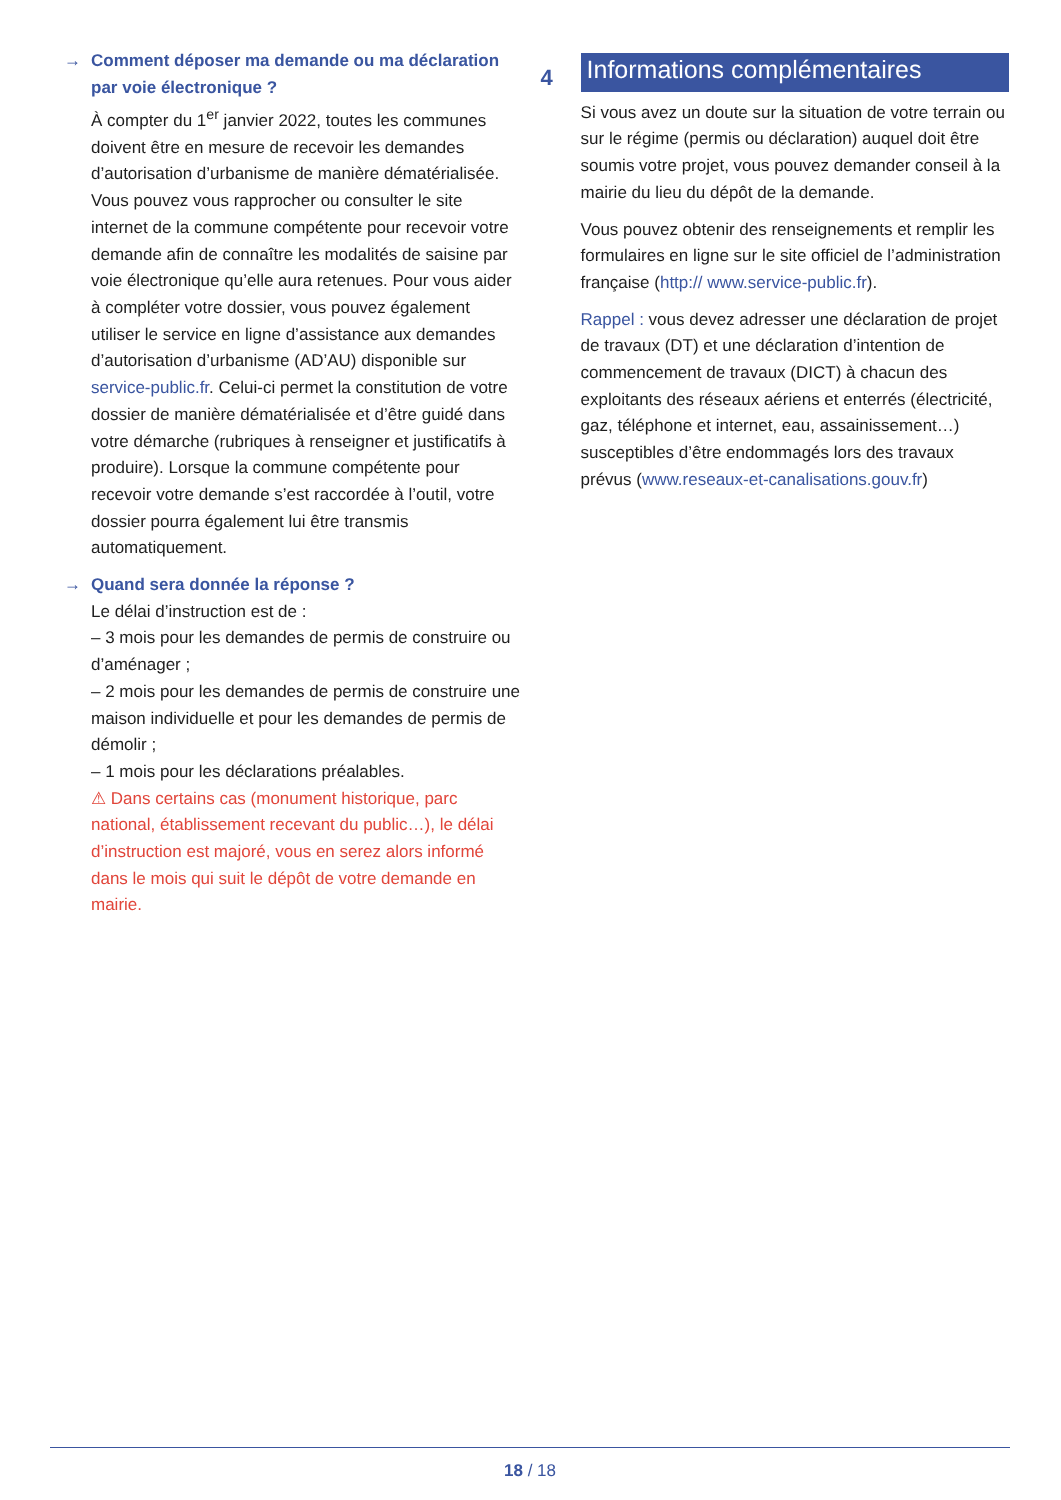→ Comment déposer ma demande ou ma déclaration par voie électronique ?
À compter du 1<sup>er</sup> janvier 2022, toutes les communes doivent être en mesure de recevoir les demandes d’autorisation d’urbanisme de manière dématérialisée. Vous pouvez vous rapprocher ou consulter le site internet de la commune compétente pour recevoir votre demande afin de connaître les modalités de saisine par voie électronique qu’elle aura retenues. Pour vous aider à compléter votre dossier, vous pouvez également utiliser le service en ligne d’assistance aux demandes d’autorisation d’urbanisme (AD’AU) disponible sur service-public.fr. Celui-ci permet la constitution de votre dossier de manière dématérialisée et d’être guidé dans votre démarche (rubriques à renseigner et justificatifs à produire). Lorsque la commune compétente pour recevoir votre demande s’est raccordée à l’outil, votre dossier pourra également lui être transmis automatiquement.
→ Quand sera donnée la réponse ?
Le délai d’instruction est de :
– 3 mois pour les demandes de permis de construire ou d’aménager ;
– 2 mois pour les demandes de permis de construire une maison individuelle et pour les demandes de permis de démolir ;
– 1 mois pour les déclarations préalables.
⚠ Dans certains cas (monument historique, parc national, établissement recevant du public…), le délai d’instruction est majoré, vous en serez alors informé dans le mois qui suit le dépôt de votre demande en mairie.
4 Informations complémentaires
Si vous avez un doute sur la situation de votre terrain ou sur le régime (permis ou déclaration) auquel doit être soumis votre projet, vous pouvez demander conseil à la mairie du lieu du dépôt de la demande.
Vous pouvez obtenir des renseignements et remplir les formulaires en ligne sur le site officiel de l’administration française (http:// www.service-public.fr).
Rappel : vous devez adresser une déclaration de projet de travaux (DT) et une déclaration d’intention de commencement de travaux (DICT) à chacun des exploitants des réseaux aériens et enterrés (électricité, gaz, téléphone et internet, eau, assainissement…) susceptibles d’être endommagés lors des travaux prévus (www.reseaux-et-canalisations.gouv.fr)
18 / 18